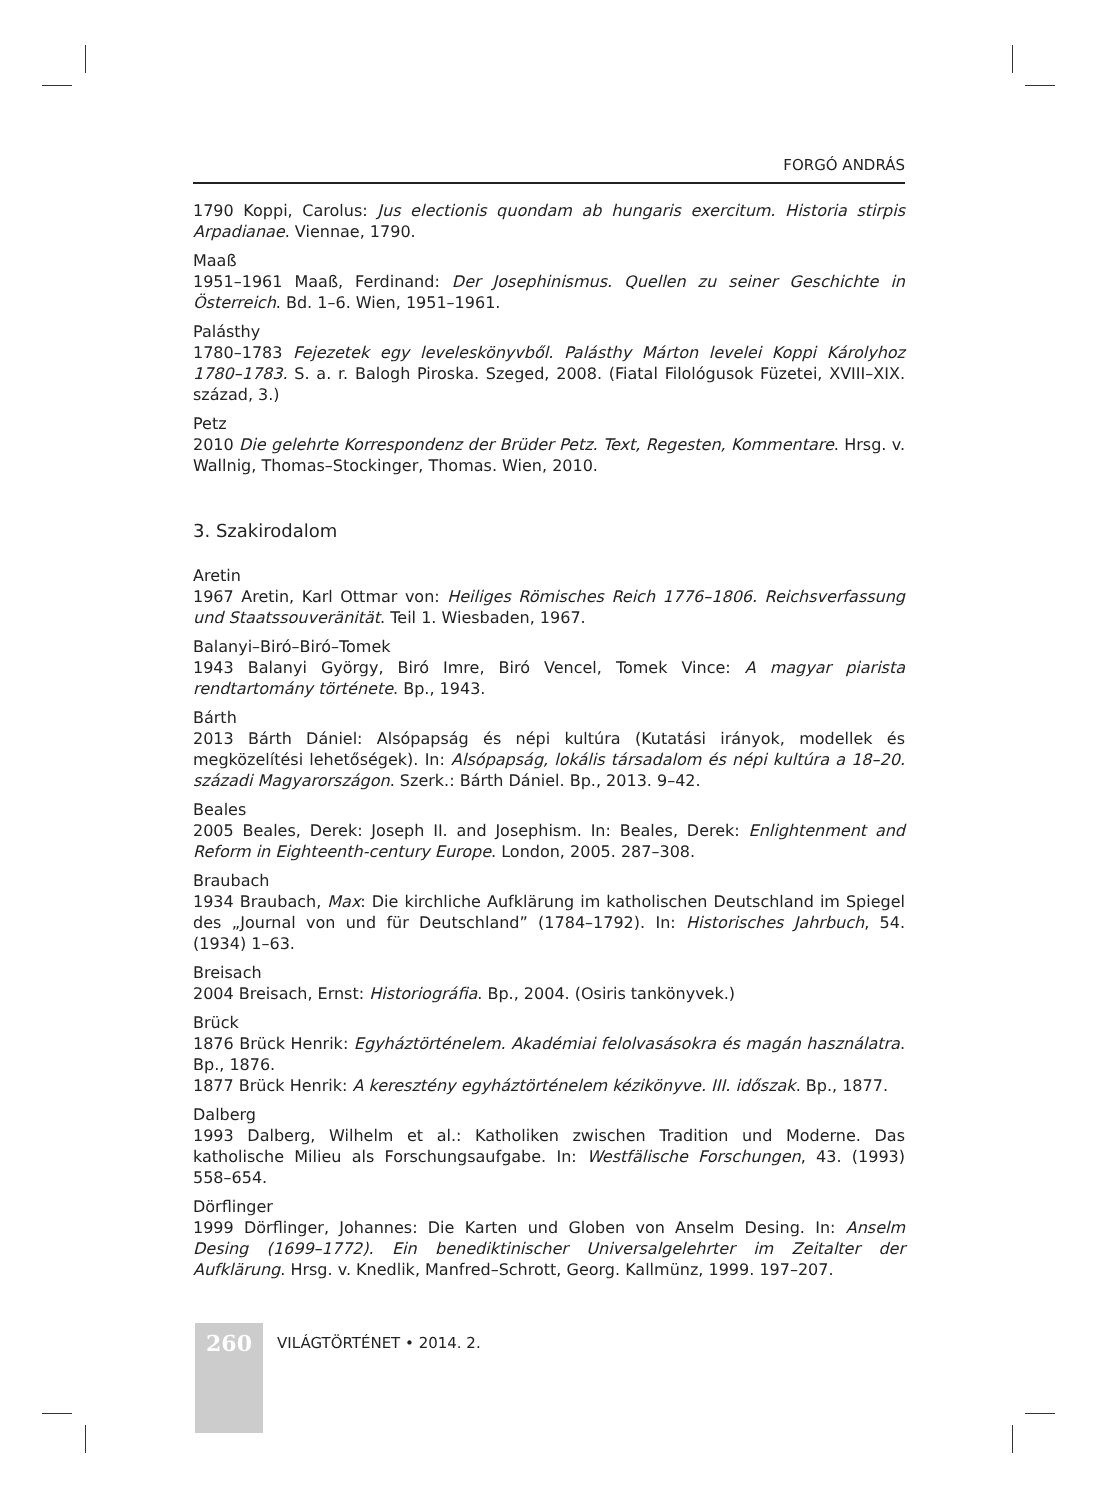FORGÓ ANDRÁS
1790 Koppi, Carolus: Jus electionis quondam ab hungaris exercitum. Historia stirpis Arpadianae. Viennae, 1790.
Maaß
1951–1961 Maaß, Ferdinand: Der Josephinismus. Quellen zu seiner Geschichte in Österreich. Bd. 1–6. Wien, 1951–1961.
Palásthy
1780–1783 Fejezetek egy leveleskönyvből. Palásthy Márton levelei Koppi Károlyhoz 1780–1783. S. a. r. Balogh Piroska. Szeged, 2008. (Fiatal Filológusok Füzetei, XVIII–XIX. század, 3.)
Petz
2010 Die gelehrte Korrespondenz der Brüder Petz. Text, Regesten, Kommentare. Hrsg. v. Wallnig, Thomas–Stockinger, Thomas. Wien, 2010.
3. Szakirodalom
Aretin
1967 Aretin, Karl Ottmar von: Heiliges Römisches Reich 1776–1806. Reichsverfassung und Staatssouveränität. Teil 1. Wiesbaden, 1967.
Balanyi–Biró–Biró–Tomek
1943 Balanyi György, Biró Imre, Biró Vencel, Tomek Vince: A magyar piarista rendtartomány története. Bp., 1943.
Bárth
2013 Bárth Dániel: Alsópapság és népi kultúra (Kutatási irányok, modellek és megközelítési lehetőségek). In: Alsópapság, lokális társadalom és népi kultúra a 18–20. századi Magyarországon. Szerk.: Bárth Dániel. Bp., 2013. 9–42.
Beales
2005 Beales, Derek: Joseph II. and Josephism. In: Beales, Derek: Enlightenment and Reform in Eighteenth-century Europe. London, 2005. 287–308.
Braubach
1934 Braubach, Max: Die kirchliche Aufklärung im katholischen Deutschland im Spiegel des „Journal von und für Deutschland” (1784–1792). In: Historisches Jahrbuch, 54. (1934) 1–63.
Breisach
2004 Breisach, Ernst: Historiográfia. Bp., 2004. (Osiris tankönyvek.)
Brück
1876 Brück Henrik: Egyháztörténelem. Akadémiai felolvasásokra és magán használatra. Bp., 1876.
1877 Brück Henrik: A keresztény egyháztörténelem kézikönyve. III. időszak. Bp., 1877.
Dalberg
1993 Dalberg, Wilhelm et al.: Katholiken zwischen Tradition und Moderne. Das katholische Milieu als Forschungsaufgabe. In: Westfälische Forschungen, 43. (1993) 558–654.
Dörflinger
1999 Dörflinger, Johannes: Die Karten und Globen von Anselm Desing. In: Anselm Desing (1699–1772). Ein benediktinischer Universalgelehrter im Zeitalter der Aufklärung. Hrsg. v. Knedlik, Manfred–Schrott, Georg. Kallmünz, 1999. 197–207.
260 VILÁGTÖRTÉNET • 2014. 2.